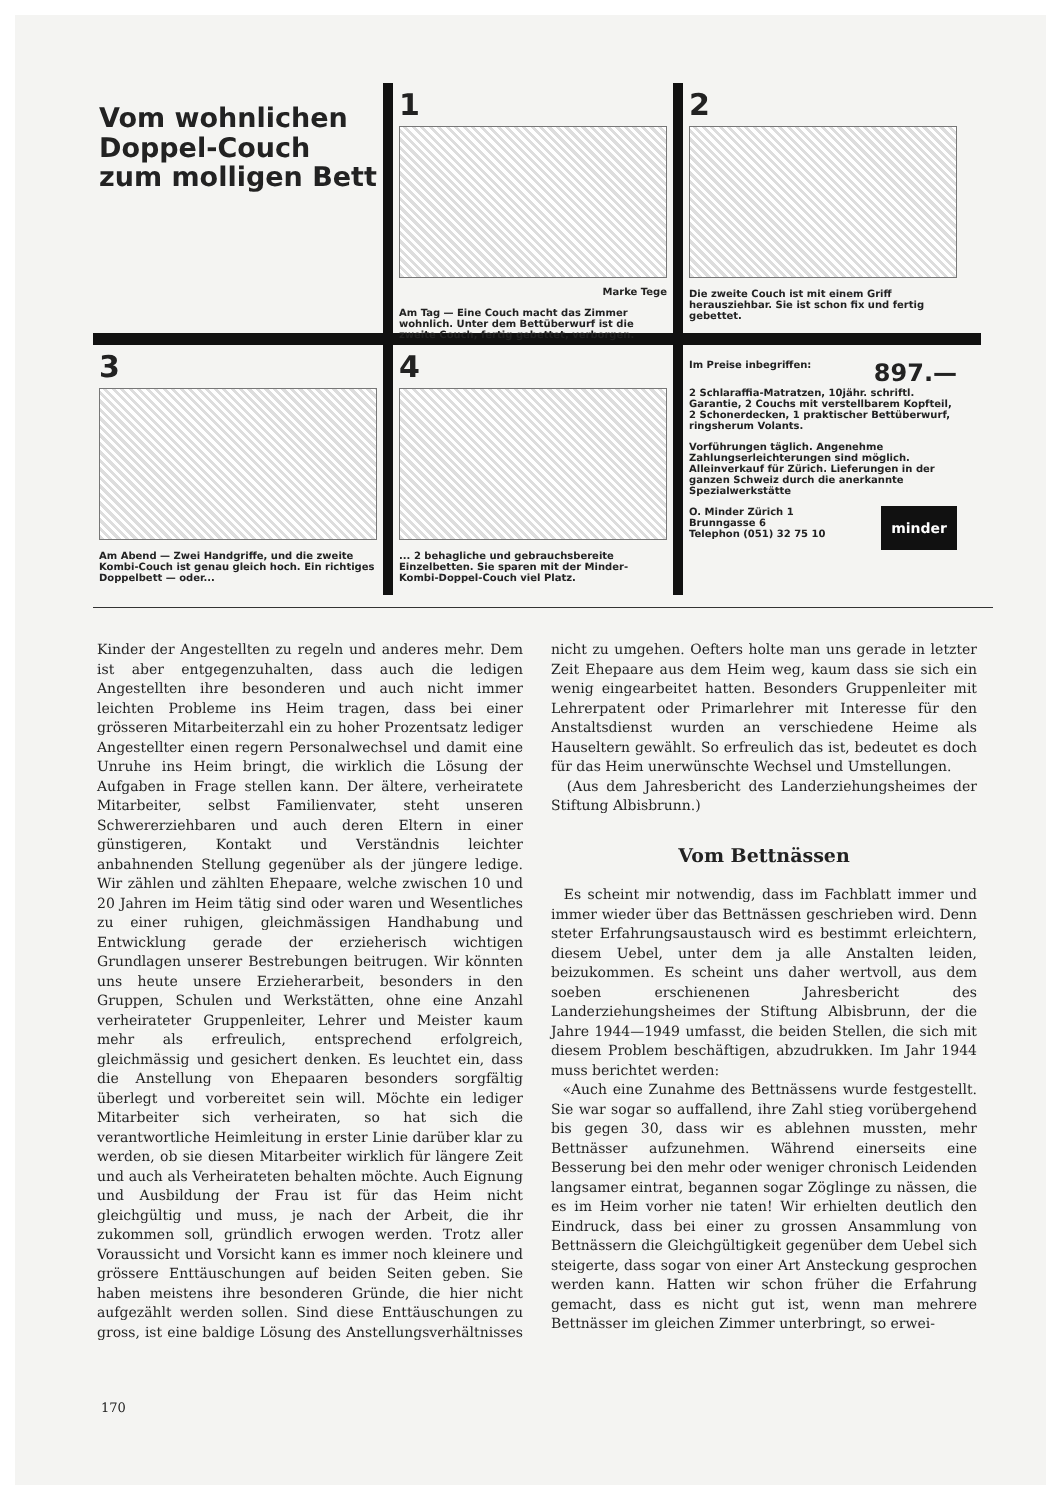Vom wohnlichen Doppel-Couch zum molligen Bett
1
Marke Tege
Am Tag — Eine Couch macht das Zimmer wohnlich. Unter dem Bettüberwurf ist die zweite Couch, fertig gebettet, verborgen.
2
Die zweite Couch ist mit einem Griff herausziehbar. Sie ist schon fix und fertig gebettet.
3
Am Abend — Zwei Handgriffe, und die zweite Kombi-Couch ist genau gleich hoch. Ein richtiges Doppelbett — oder...
4
... 2 behagliche und gebrauchsbereite Einzelbetten. Sie sparen mit der Minder-Kombi-Doppel-Couch viel Platz.
897.— Im Preise inbegriffen:
2 Schlaraffia-Matratzen, 10jähr. schriftl. Garantie, 2 Couchs mit verstellbarem Kopfteil, 2 Schonerdecken, 1 praktischer Bettüberwurf, ringsherum Volants.
Vorführungen täglich. Angenehme Zahlungserleichterungen sind möglich. Alleinverkauf für Zürich. Lieferungen in der ganzen Schweiz durch die anerkannte Spezialwerkstätte
minder O. Minder Zürich 1
Brunngasse 6
Telephon (051) 32 75 10
Kinder der Angestellten zu regeln und anderes mehr. Dem ist aber entgegenzuhalten, dass auch die ledigen Angestellten ihre besonderen und auch nicht immer leichten Probleme ins Heim tragen, dass bei einer grösseren Mitarbeiterzahl ein zu hoher Prozentsatz lediger Angestellter einen regern Personalwechsel und damit eine Unruhe ins Heim bringt, die wirklich die Lösung der Aufgaben in Frage stellen kann. Der ältere, verheiratete Mitarbeiter, selbst Familienvater, steht unseren Schwererziehbaren und auch deren Eltern in einer günstigeren, Kontakt und Verständnis leichter anbahnenden Stellung gegenüber als der jüngere ledige. Wir zählen und zählten Ehepaare, welche zwischen 10 und 20 Jahren im Heim tätig sind oder waren und Wesentliches zu einer ruhigen, gleichmässigen Handhabung und Entwicklung gerade der erzieherisch wichtigen Grundlagen unserer Bestrebungen beitrugen. Wir könnten uns heute unsere Erzieherarbeit, besonders in den Gruppen, Schulen und Werkstätten, ohne eine Anzahl verheirateter Gruppenleiter, Lehrer und Meister kaum mehr als erfreulich, entsprechend erfolgreich, gleichmässig und gesichert denken. Es leuchtet ein, dass die Anstellung von Ehepaaren besonders sorgfältig überlegt und vorbereitet sein will. Möchte ein lediger Mitarbeiter sich verheiraten, so hat sich die verantwortliche Heimleitung in erster Linie darüber klar zu werden, ob sie diesen Mitarbeiter wirklich für längere Zeit und auch als Verheirateten behalten möchte. Auch Eignung und Ausbildung der Frau ist für das Heim nicht gleichgültig und muss, je nach der Arbeit, die ihr zukommen soll, gründlich erwogen werden. Trotz aller Voraussicht und Vorsicht kann es immer noch kleinere und grössere Enttäuschungen auf beiden Seiten geben. Sie haben meistens ihre besonderen Gründe, die hier nicht aufgezählt werden sollen. Sind diese Enttäuschungen zu gross, ist eine baldige Lösung des Anstellungsverhältnisses nicht zu umgehen. Oefters holte man uns gerade in letzter Zeit Ehepaare aus dem Heim weg, kaum dass sie sich ein wenig eingearbeitet hatten. Besonders Gruppenleiter mit Lehrerpatent oder Primarlehrer mit Interesse für den Anstaltsdienst wurden an verschiedene Heime als Hauseltern gewählt. So erfreulich das ist, bedeutet es doch für das Heim unerwünschte Wechsel und Umstellungen.
(Aus dem Jahresbericht des Landerziehungsheimes der Stiftung Albisbrunn.)
Vom Bettnässen
Es scheint mir notwendig, dass im Fachblatt immer und immer wieder über das Bettnässen geschrieben wird. Denn steter Erfahrungsaustausch wird es bestimmt erleichtern, diesem Uebel, unter dem ja alle Anstalten leiden, beizukommen. Es scheint uns daher wertvoll, aus dem soeben erschienenen Jahresbericht des Landerziehungsheimes der Stiftung Albisbrunn, der die Jahre 1944—1949 umfasst, die beiden Stellen, die sich mit diesem Problem beschäftigen, abzudrukken. Im Jahr 1944 muss berichtet werden:
«Auch eine Zunahme des Bettnässens wurde festgestellt. Sie war sogar so auffallend, ihre Zahl stieg vorübergehend bis gegen 30, dass wir es ablehnen mussten, mehr Bettnässer aufzunehmen. Während einerseits eine Besserung bei den mehr oder weniger chronisch Leidenden langsamer eintrat, begannen sogar Zöglinge zu nässen, die es im Heim vorher nie taten! Wir erhielten deutlich den Eindruck, dass bei einer zu grossen Ansammlung von Bettnässern die Gleichgültigkeit gegenüber dem Uebel sich steigerte, dass sogar von einer Art Ansteckung gesprochen werden kann. Hatten wir schon früher die Erfahrung gemacht, dass es nicht gut ist, wenn man mehrere Bettnässer im gleichen Zimmer unterbringt, so erwei-
170